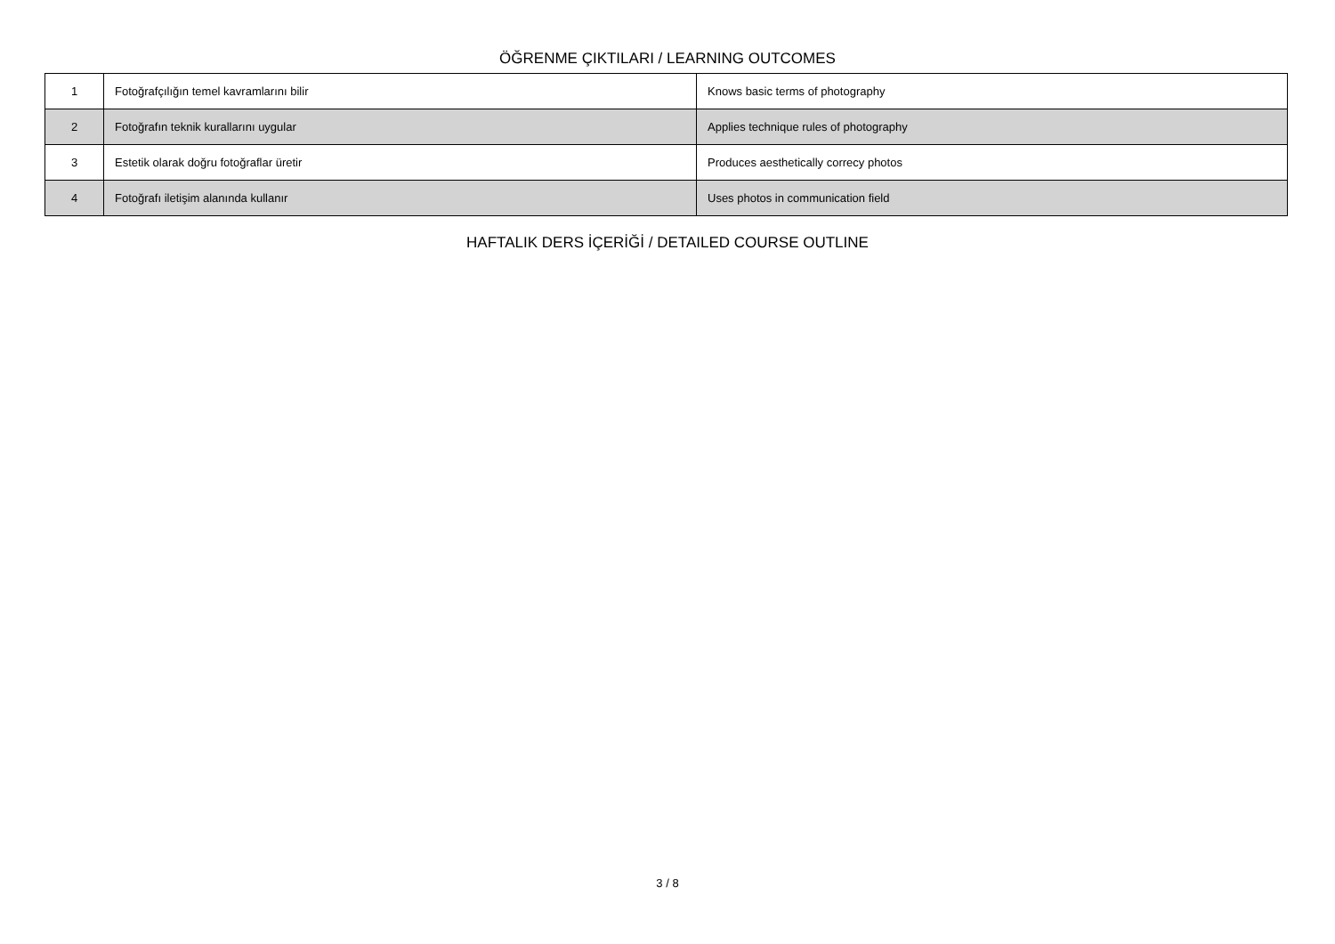ÖĞRENME ÇIKTILARI / LEARNING OUTCOMES
| 1 | Fotoğrafçılığın temel kavramlarını bilir | Knows basic terms of photography |
| 2 | Fotoğrafın teknik kurallarını uygular | Applies technique rules of photography |
| 3 | Estetik olarak doğru fotoğraflar üretir | Produces aesthetically correcy photos |
| 4 | Fotoğrafı iletişim alanında kullanır | Uses photos in communication field |
HAFTALIK DERS İÇERİĞİ / DETAILED COURSE OUTLINE
3 / 8